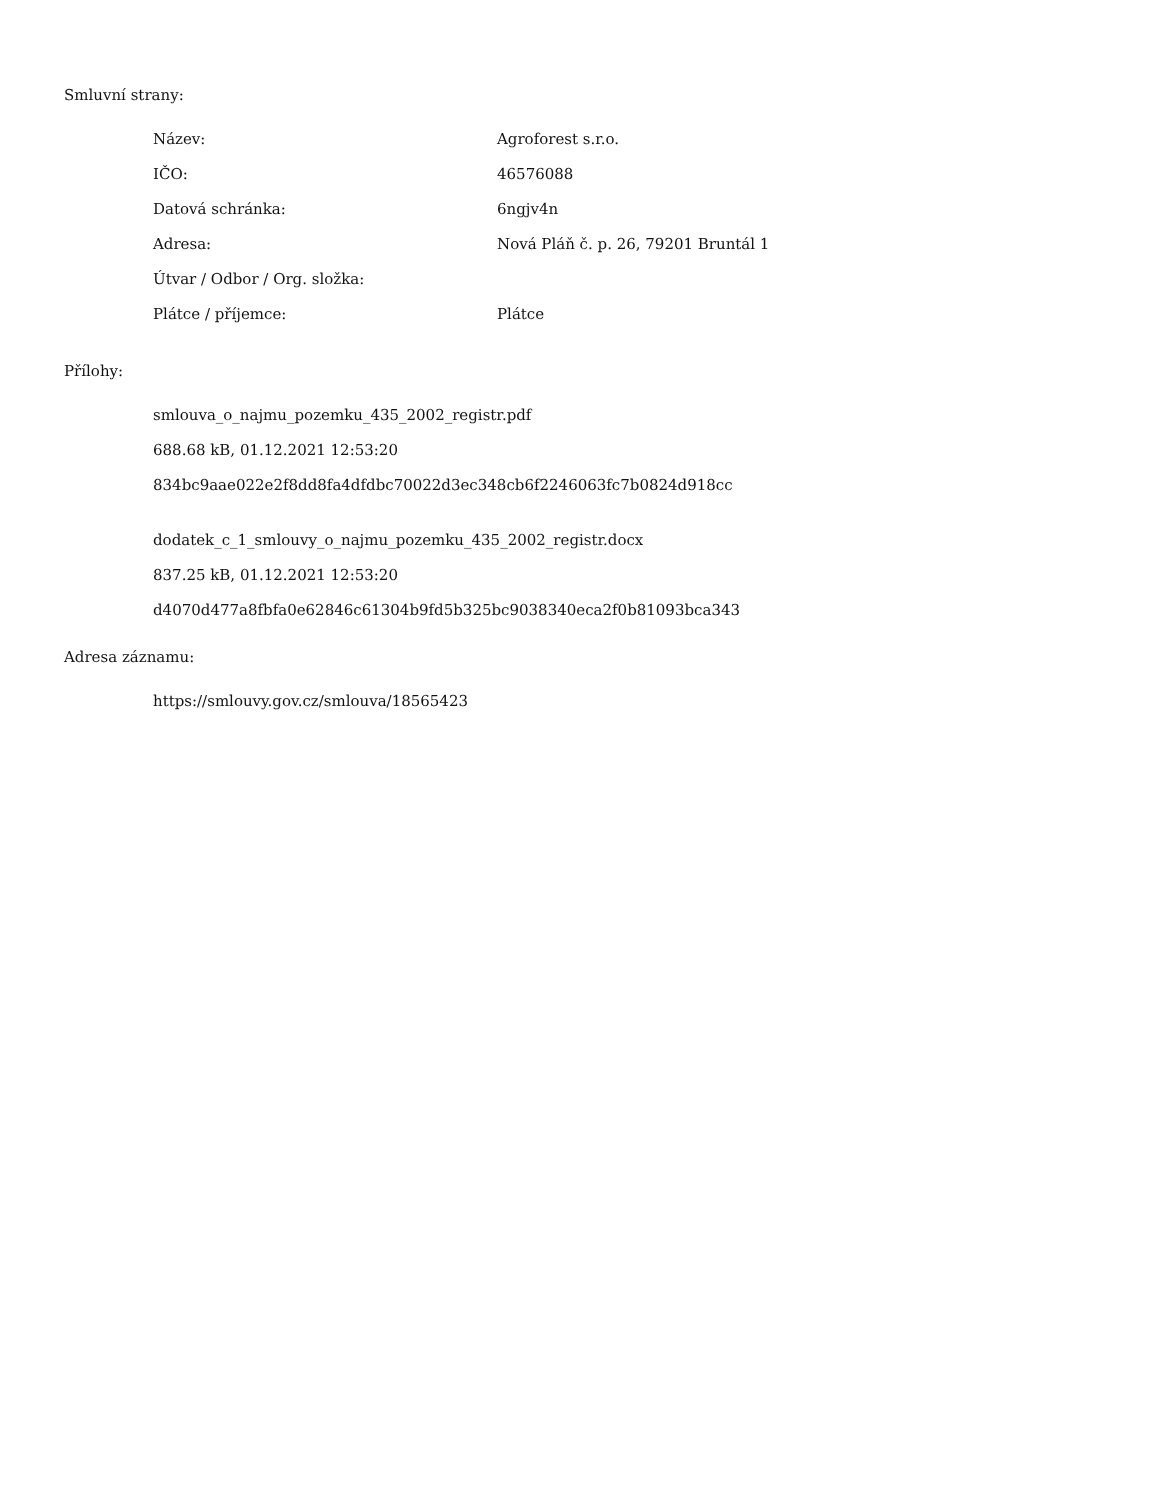Smluvní strany:
| Název: | Agroforest s.r.o. |
| IČO: | 46576088 |
| Datová schránka: | 6ngjv4n |
| Adresa: | Nová Pláň č. p. 26, 79201 Bruntál 1 |
| Útvar / Odbor / Org. složka: | |
| Plátce / příjemce: | Plátce |
Přílohy:
smlouva_o_najmu_pozemku_435_2002_registr.pdf
688.68 kB, 01.12.2021 12:53:20
834bc9aae022e2f8dd8fa4dfdbc70022d3ec348cb6f2246063fc7b0824d918cc
dodatek_c_1_smlouvy_o_najmu_pozemku_435_2002_registr.docx
837.25 kB, 01.12.2021 12:53:20
d4070d477a8fbfa0e62846c61304b9fd5b325bc9038340eca2f0b81093bca343
Adresa záznamu:
https://smlouvy.gov.cz/smlouva/18565423